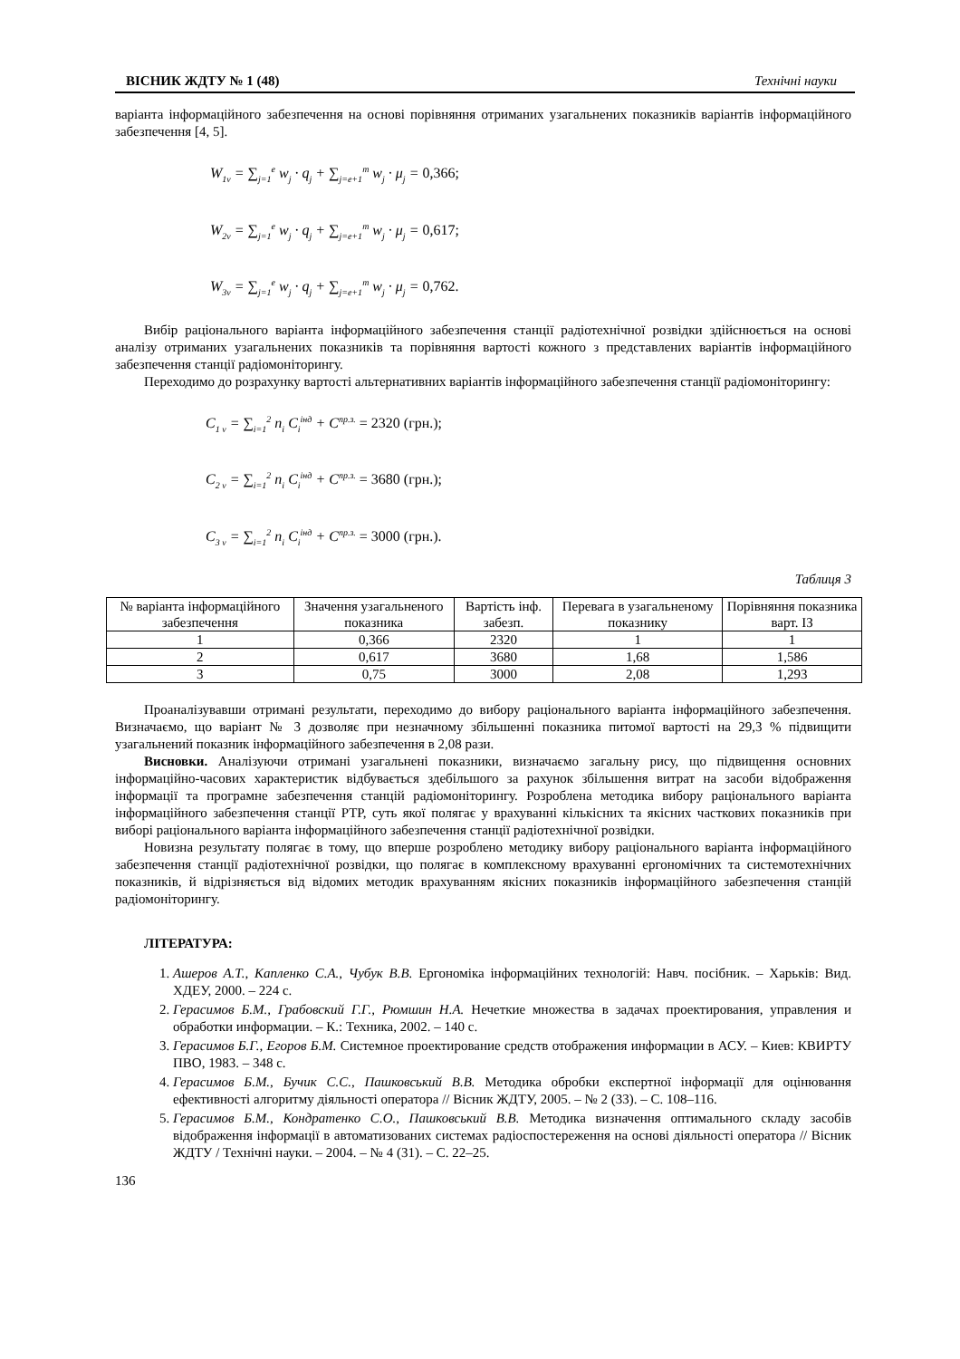ВІСНИК ЖДТУ № 1 (48) Технічні науки
варіанта інформаційного забезпечення на основі порівняння отриманих узагальнених показників варіантів інформаційного забезпечення [4, 5].
W<sub>1v</sub> = ∑<sub>j=1</sub><sup>e</sup> w<sub>j</sub> · q<sub>j</sub> + ∑<sub>j=e+1</sub><sup>m</sup> w<sub>j</sub> · μ<sub>j</sub> = 0,366;
W<sub>2v</sub> = ∑<sub>j=1</sub><sup>e</sup> w<sub>j</sub> · q<sub>j</sub> + ∑<sub>j=e+1</sub><sup>m</sup> w<sub>j</sub> · μ<sub>j</sub> = 0,617;
W<sub>3v</sub> = ∑<sub>j=1</sub><sup>e</sup> w<sub>j</sub> · q<sub>j</sub> + ∑<sub>j=e+1</sub><sup>m</sup> w<sub>j</sub> · μ<sub>j</sub> = 0,762.
Вибір раціонального варіанта інформаційного забезпечення станції радіотехнічної розвідки здійснюється на основі аналізу отриманих узагальнених показників та порівняння вартості кожного з представлених варіантів інформаційного забезпечення станції радіомоніторингу.
Переходимо до розрахунку вартості альтернативних варіантів інформаційного забезпечення станції радіомоніторингу:
C<sub>1 v</sub> = ∑<sub>i=1</sub><sup>2</sup> n<sub>i</sub> C<sub>i</sub><sup>інд</sup> + C<sup>пр.з.</sup> = 2320 (грн.);
C<sub>2 v</sub> = ∑<sub>i=1</sub><sup>2</sup> n<sub>i</sub> C<sub>i</sub><sup>інд</sup> + C<sup>пр.з.</sup> = 3680 (грн.);
C<sub>3 v</sub> = ∑<sub>i=1</sub><sup>2</sup> n<sub>i</sub> C<sub>i</sub><sup>інд</sup> + C<sup>пр.з.</sup> = 3000 (грн.).
Таблиця 3
| № варіанта інформаційного забезпечення | Значення узагальненого показника | Вартість інф. забезп. | Перевага в узагальненому показнику | Порівняння показника варт. ІЗ |
| --- | --- | --- | --- | --- |
| 1 | 0,366 | 2320 | 1 | 1 |
| 2 | 0,617 | 3680 | 1,68 | 1,586 |
| 3 | 0,75 | 3000 | 2,08 | 1,293 |
Проаналізувавши отримані результати, переходимо до вибору раціонального варіанта інформаційного забезпечення. Визначаємо, що варіант № 3 дозволяє при незначному збільшенні показника питомої вартості на 29,3 % підвищити узагальнений показник інформаційного забезпечення в 2,08 рази.
Висновки. Аналізуючи отримані узагальнені показники, визначаємо загальну рису, що підвищення основних інформаційно-часових характеристик відбувається здебільшого за рахунок збільшення витрат на засоби відображення інформації та програмне забезпечення станцій радіомоніторингу. Розроблена методика вибору раціонального варіанта інформаційного забезпечення станції РТР, суть якої полягає у врахуванні кількісних та якісних часткових показників при виборі раціонального варіанта інформаційного забезпечення станції радіотехнічної розвідки.
Новизна результату полягає в тому, що вперше розроблено методику вибору раціонального варіанта інформаційного забезпечення станції радіотехнічної розвідки, що полягає в комплексному врахуванні ергономічних та системотехнічних показників, й відрізняється від відомих методик врахуванням якісних показників інформаційного забезпечення станцій радіомоніторингу.
ЛІТЕРАТУРА:
1. Ашеров А.Т., Капленко С.А., Чубук В.В. Ергономіка інформаційних технологій: Навч. посібник. – Харьків: Вид. ХДЕУ, 2000. – 224 с.
2. Герасимов Б.М., Грабовский Г.Г., Рюмшин Н.А. Нечеткие множества в задачах проектирования, управления и обработки информации. – К.: Техника, 2002. – 140 с.
3. Герасимов Б.Г., Егоров Б.М. Системное проектирование средств отображения информации в АСУ. – Киев: КВИРТУ ПВО, 1983. – 348 с.
4. Герасимов Б.М., Бучик С.С., Пашковський В.В. Методика обробки експертної інформації для оцінювання ефективності алгоритму діяльності оператора // Вісник ЖДТУ, 2005. – № 2 (33). – С. 108–116.
5. Герасимов Б.М., Кондратенко С.О., Пашковський В.В. Методика визначення оптимального складу засобів відображення інформації в автоматизованих системах радіоспостереження на основі діяльності оператора // Вісник ЖДТУ / Технічні науки. – 2004. – № 4 (31). – С. 22–25.
136